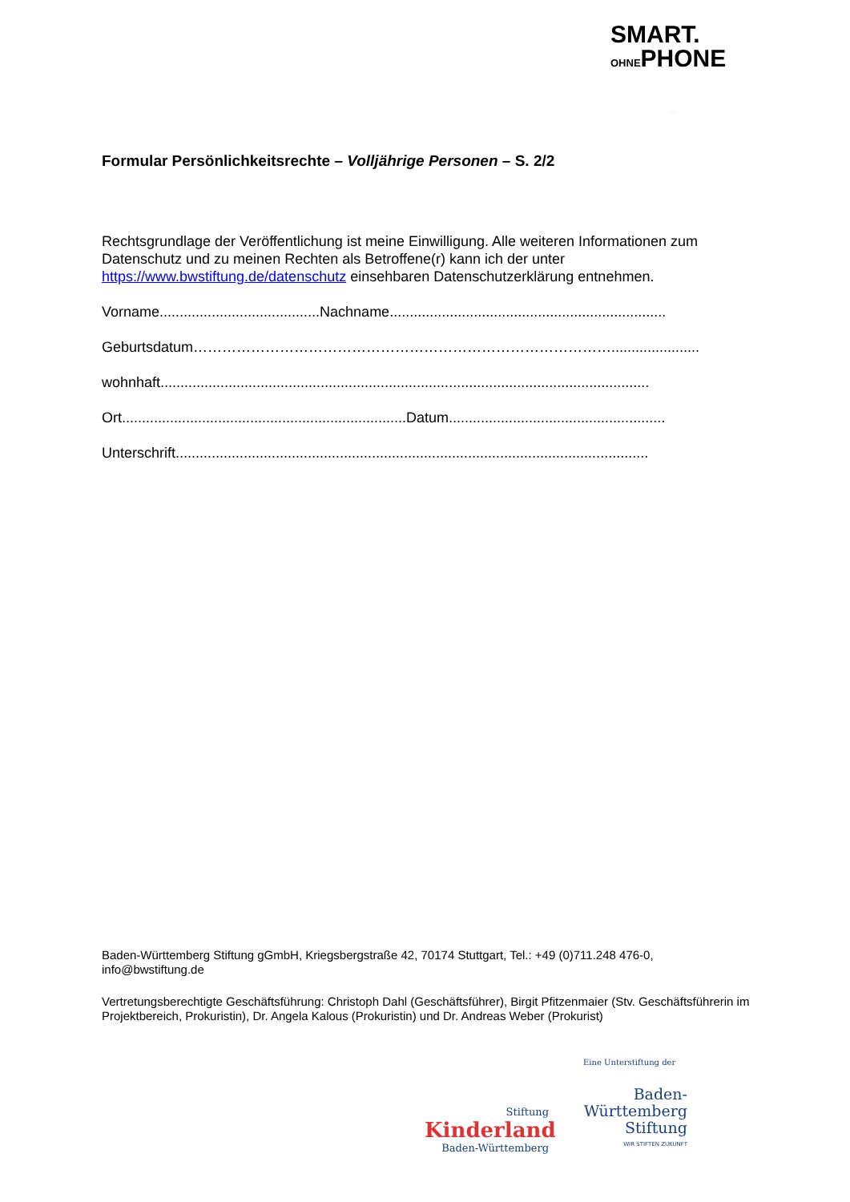SMART.
OHNEPHONE
Formular Persönlichkeitsrechte – Volljährige Personen – S. 2/2
Rechtsgrundlage der Veröffentlichung ist meine Einwilligung. Alle weiteren Informationen zum Datenschutz und zu meinen Rechten als Betroffene(r) kann ich der unter https://www.bwstiftung.de/datenschutz einsehbaren Datenschutzerklärung entnehmen.
Vorname........................................Nachname.....................................................................
Geburtsdatum……………………………………………………………………………......................
wohnhaft..........................................................................................................................
Ort.......................................................................Datum......................................................
Unterschrift......................................................................................................................
Baden-Württemberg Stiftung gGmbH, Kriegsbergstraße 42, 70174 Stuttgart, Tel.: +49 (0)711.248 476-0, info@bwstiftung.de
Vertretungsberechtigte Geschäftsführung: Christoph Dahl (Geschäftsführer), Birgit Pfitzenmaier (Stv. Geschäftsführerin im Projektbereich, Prokuristin), Dr. Angela Kalous (Prokuristin) und Dr. Andreas Weber (Prokurist)
Stiftung
Kinderland
Baden-Württemberg
Eine Unterstiftung der
Baden-
Württemberg
Stiftung
WIR STIFTEN ZUKUNFT